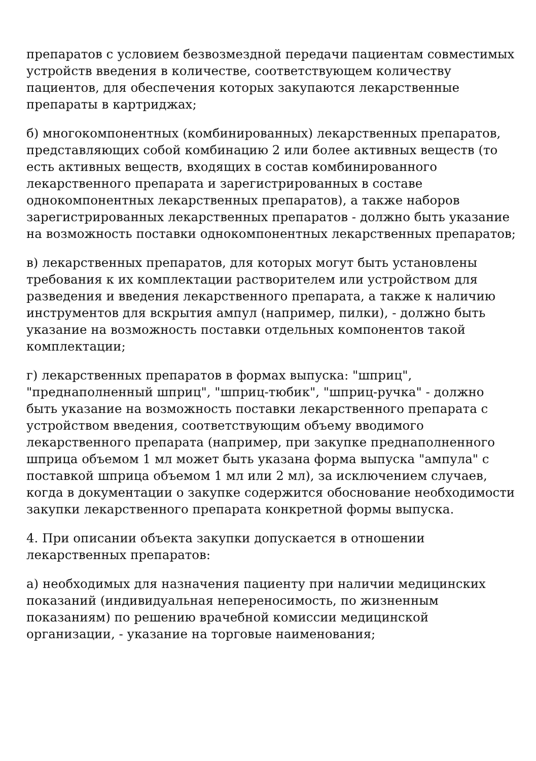препаратов с условием безвозмездной передачи пациентам совместимых устройств введения в количестве, соответствующем количеству пациентов, для обеспечения которых закупаются лекарственные препараты в картриджах;
б) многокомпонентных (комбинированных) лекарственных препаратов, представляющих собой комбинацию 2 или более активных веществ (то есть активных веществ, входящих в состав комбинированного лекарственного препарата и зарегистрированных в составе однокомпонентных лекарственных препаратов), а также наборов зарегистрированных лекарственных препаратов - должно быть указание на возможность поставки однокомпонентных лекарственных препаратов;
в) лекарственных препаратов, для которых могут быть установлены требования к их комплектации растворителем или устройством для разведения и введения лекарственного препарата, а также к наличию инструментов для вскрытия ампул (например, пилки), - должно быть указание на возможность поставки отдельных компонентов такой комплектации;
г) лекарственных препаратов в формах выпуска: "шприц", "преднаполненный шприц", "шприц-тюбик", "шприц-ручка" - должно быть указание на возможность поставки лекарственного препарата с устройством введения, соответствующим объему вводимого лекарственного препарата (например, при закупке преднаполненного шприца объемом 1 мл может быть указана форма выпуска "ампула" с поставкой шприца объемом 1 мл или 2 мл), за исключением случаев, когда в документации о закупке содержится обоснование необходимости закупки лекарственного препарата конкретной формы выпуска.
4. При описании объекта закупки допускается в отношении лекарственных препаратов:
а) необходимых для назначения пациенту при наличии медицинских показаний (индивидуальная непереносимость, по жизненным показаниям) по решению врачебной комиссии медицинской организации, - указание на торговые наименования;